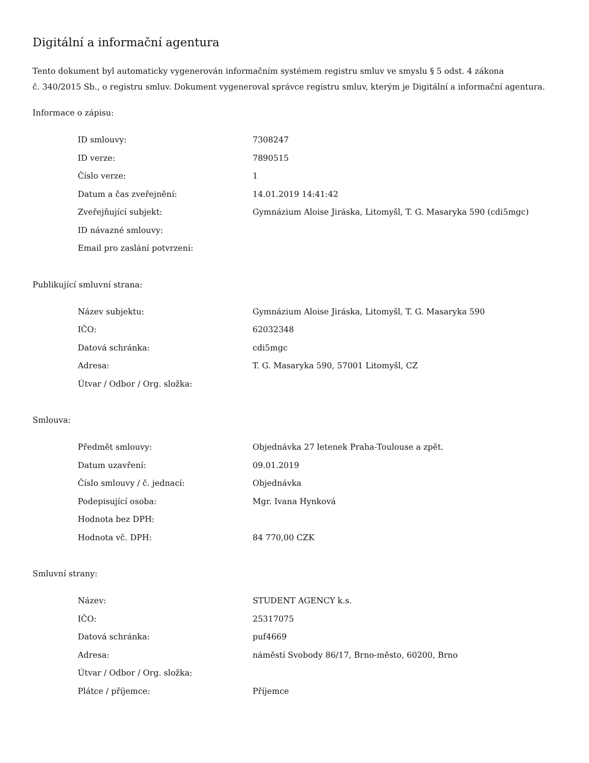Digitální a informační agentura
Tento dokument byl automaticky vygenerován informačním systémem registru smluv ve smyslu § 5 odst. 4 zákona
č. 340/2015 Sb., o registru smluv. Dokument vygeneroval správce registru smluv, kterým je Digitální a informační agentura.
Informace o zápisu:
| ID smlouvy: | 7308247 |
| ID verze: | 7890515 |
| Číslo verze: | 1 |
| Datum a čas zveřejnění: | 14.01.2019 14:41:42 |
| Zveřejňující subjekt: | Gymnázium Aloise Jiráska, Litomyšl, T. G. Masaryka 590 (cdi5mgc) |
| ID návazné smlouvy: | |
| Email pro zaslání potvrzení: | |
Publikující smluvní strana:
| Název subjektu: | Gymnázium Aloise Jiráska, Litomyšl, T. G. Masaryka 590 |
| IČO: | 62032348 |
| Datová schránka: | cdi5mgc |
| Adresa: | T. G. Masaryka 590, 57001 Litomyšl, CZ |
| Útvar / Odbor / Org. složka: | |
Smlouva:
| Předmět smlouvy: | Objednávka 27 letenek Praha-Toulouse a zpět. |
| Datum uzavření: | 09.01.2019 |
| Číslo smlouvy / č. jednací: | Objednávka |
| Podepisující osoba: | Mgr. Ivana Hynková |
| Hodnota bez DPH: | |
| Hodnota vč. DPH: | 84 770,00 CZK |
Smluvní strany:
| Název: | STUDENT AGENCY k.s. |
| IČO: | 25317075 |
| Datová schránka: | puf4669 |
| Adresa: | náměstí Svobody 86/17, Brno-město, 60200, Brno |
| Útvar / Odbor / Org. složka: | |
| Plátce / příjemce: | Příjemce |